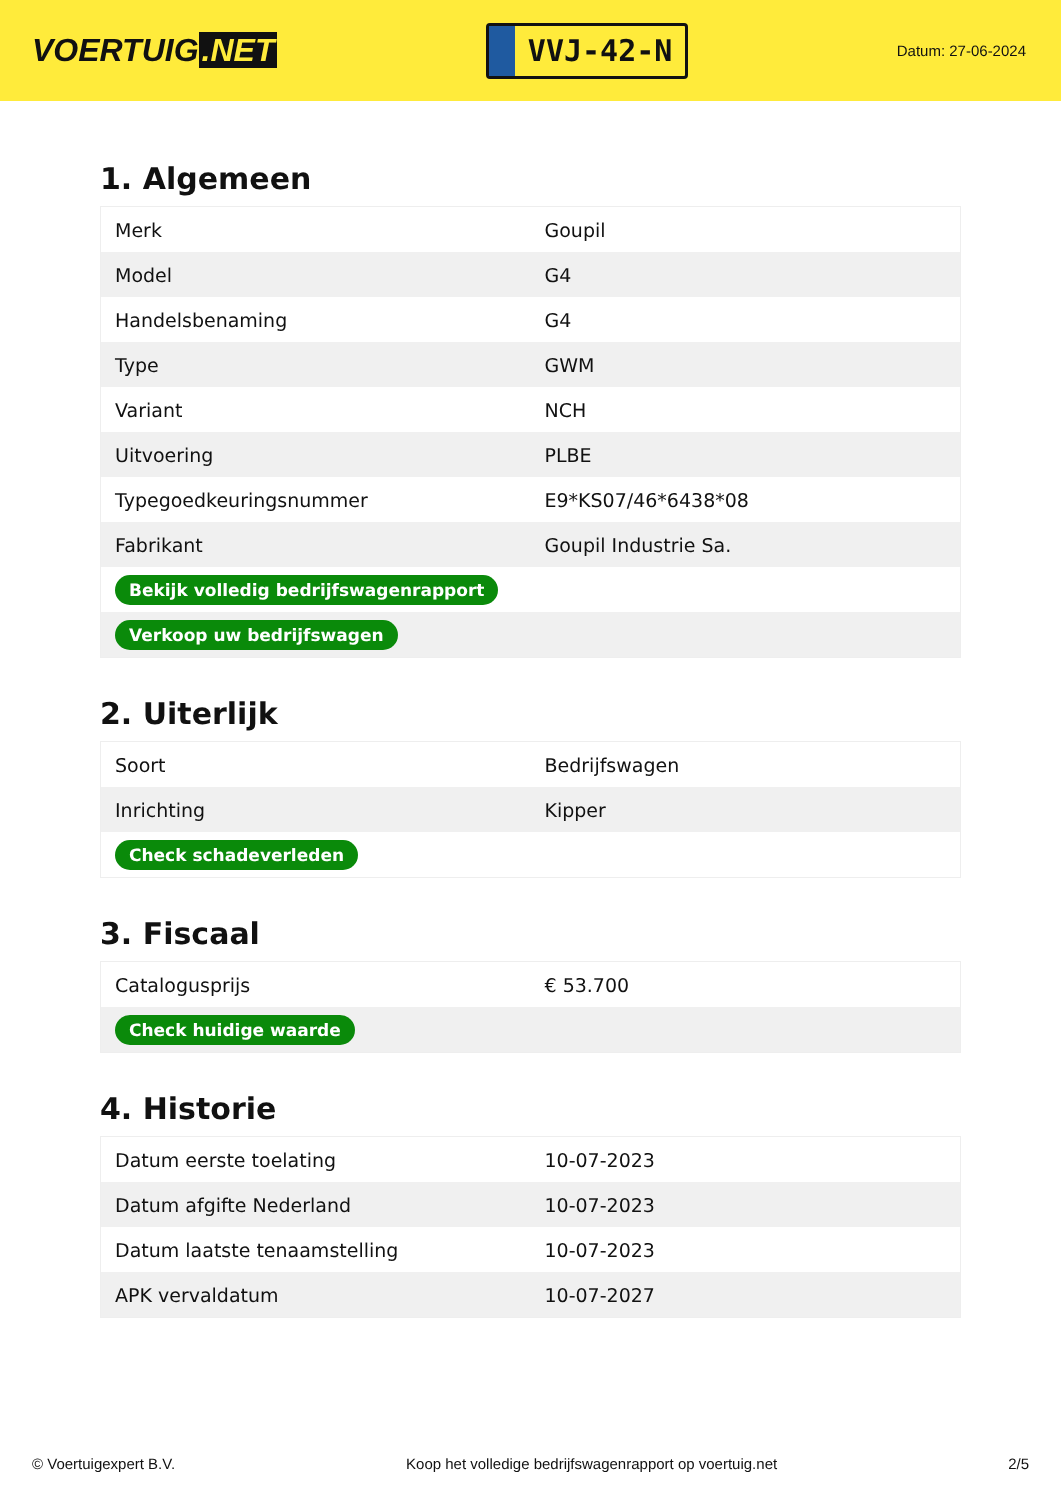VOERTUIG.NET
VVJ-42-N
Datum: 27-06-2024
1. Algemeen
| Merk | Goupil |
| Model | G4 |
| Handelsbenaming | G4 |
| Type | GWM |
| Variant | NCH |
| Uitvoering | PLBE |
| Typegoedkeuringsnummer | E9*KS07/46*6438*08 |
| Fabrikant | Goupil Industrie Sa. |
| Bekijk volledig bedrijfswagenrapport | |
| Verkoop uw bedrijfswagen | |
2. Uiterlijk
| Soort | Bedrijfswagen |
| Inrichting | Kipper |
| Check schadeverleden | |
3. Fiscaal
| Catalogusprijs | € 53.700 |
| Check huidige waarde | |
4. Historie
| Datum eerste toelating | 10-07-2023 |
| Datum afgifte Nederland | 10-07-2023 |
| Datum laatste tenaamstelling | 10-07-2023 |
| APK vervaldatum | 10-07-2027 |
© Voertuigexpert B.V. Koop het volledige bedrijfswagenrapport op voertuig.net 2/5